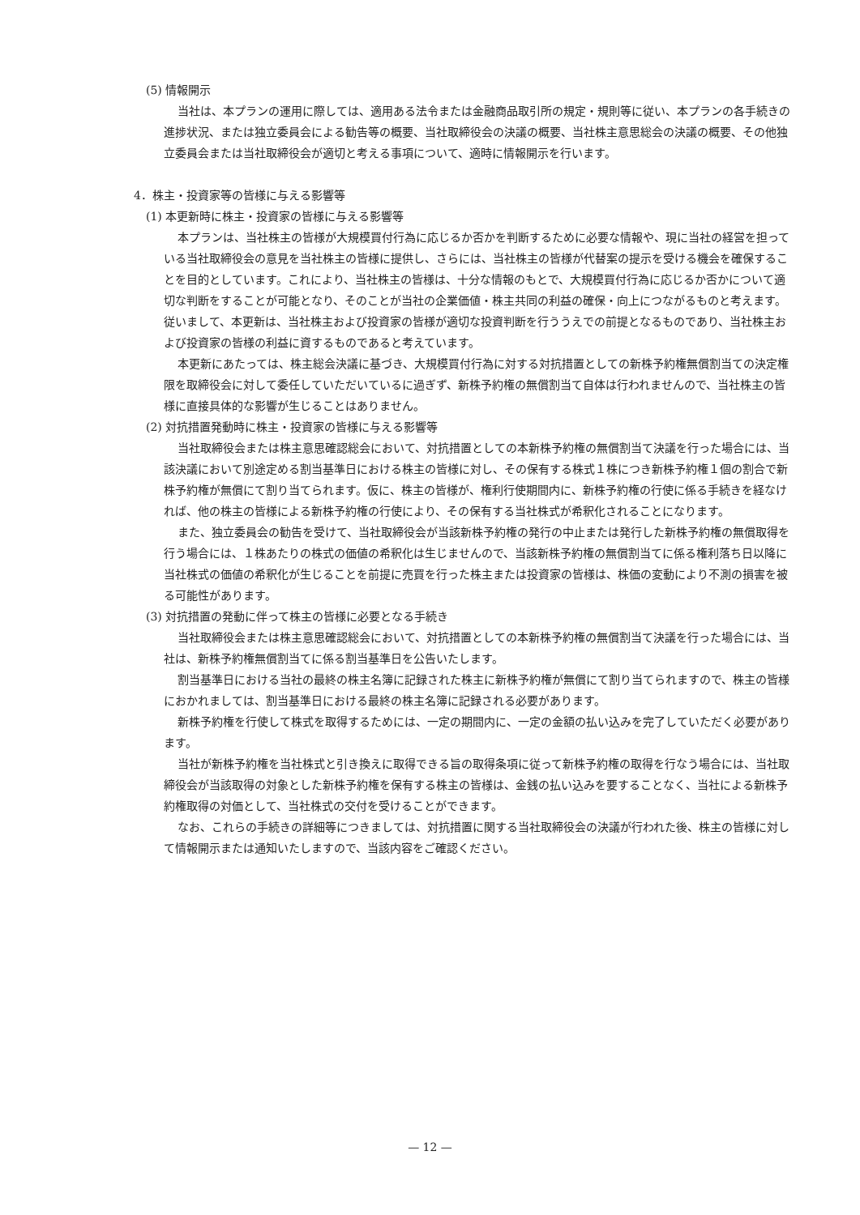(5) 情報開示
当社は、本プランの運用に際しては、適用ある法令または金融商品取引所の規定・規則等に従い、本プランの各手続きの進捗状況、または独立委員会による勧告等の概要、当社取締役会の決議の概要、当社株主意思総会の決議の概要、その他独立委員会または当社取締役会が適切と考える事項について、適時に情報開示を行います。
4．株主・投資家等の皆様に与える影響等
(1) 本更新時に株主・投資家の皆様に与える影響等
本プランは、当社株主の皆様が大規模買付行為に応じるか否かを判断するために必要な情報や、現に当社の経営を担っている当社取締役会の意見を当社株主の皆様に提供し、さらには、当社株主の皆様が代替案の提示を受ける機会を確保することを目的としています。これにより、当社株主の皆様は、十分な情報のもとで、大規模買付行為に応じるか否かについて適切な判断をすることが可能となり、そのことが当社の企業価値・株主共同の利益の確保・向上につながるものと考えます。従いまして、本更新は、当社株主および投資家の皆様が適切な投資判断を行ううえでの前提となるものであり、当社株主および投資家の皆様の利益に資するものであると考えています。
本更新にあたっては、株主総会決議に基づき、大規模買付行為に対する対抗措置としての新株予約権無償割当ての決定権限を取締役会に対して委任していただいているに過ぎず、新株予約権の無償割当て自体は行われませんので、当社株主の皆様に直接具体的な影響が生じることはありません。
(2) 対抗措置発動時に株主・投資家の皆様に与える影響等
当社取締役会または株主意思確認総会において、対抗措置としての本新株予約権の無償割当て決議を行った場合には、当該決議において別途定める割当基準日における株主の皆様に対し、その保有する株式１株につき新株予約権１個の割合で新株予約権が無償にて割り当てられます。仮に、株主の皆様が、権利行使期間内に、新株予約権の行使に係る手続きを経なければ、他の株主の皆様による新株予約権の行使により、その保有する当社株式が希釈化されることになります。
また、独立委員会の勧告を受けて、当社取締役会が当該新株予約権の発行の中止または発行した新株予約権の無償取得を行う場合には、１株あたりの株式の価値の希釈化は生じませんので、当該新株予約権の無償割当てに係る権利落ち日以降に当社株式の価値の希釈化が生じることを前提に売買を行った株主または投資家の皆様は、株価の変動により不測の損害を被る可能性があります。
(3) 対抗措置の発動に伴って株主の皆様に必要となる手続き
当社取締役会または株主意思確認総会において、対抗措置としての本新株予約権の無償割当て決議を行った場合には、当社は、新株予約権無償割当てに係る割当基準日を公告いたします。
割当基準日における当社の最終の株主名簿に記録された株主に新株予約権が無償にて割り当てられますので、株主の皆様におかれましては、割当基準日における最終の株主名簿に記録される必要があります。
新株予約権を行使して株式を取得するためには、一定の期間内に、一定の金額の払い込みを完了していただく必要があります。
当社が新株予約権を当社株式と引き換えに取得できる旨の取得条項に従って新株予約権の取得を行なう場合には、当社取締役会が当該取得の対象とした新株予約権を保有する株主の皆様は、金銭の払い込みを要することなく、当社による新株予約権取得の対価として、当社株式の交付を受けることができます。
なお、これらの手続きの詳細等につきましては、対抗措置に関する当社取締役会の決議が行われた後、株主の皆様に対して情報開示または通知いたしますので、当該内容をご確認ください。
— 12 —